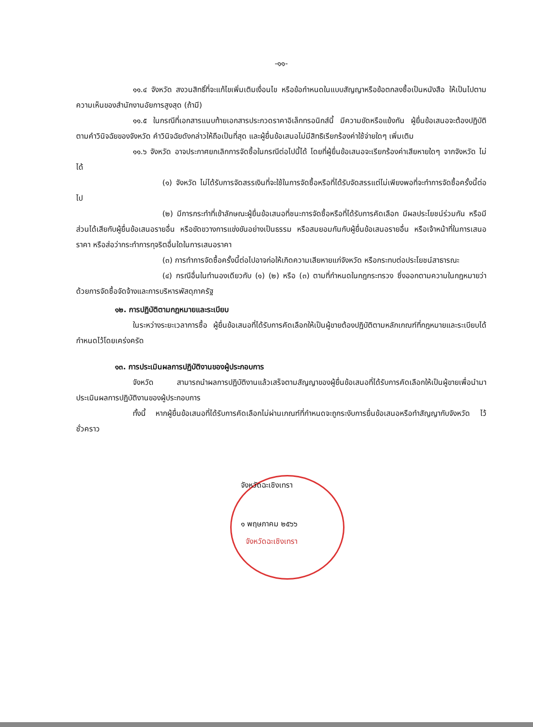-๑๑-
๑๑.๔ จังหวัด สงวนสิทธิ์ที่จะแก้ไขเพิ่มเติมเงื่อนไข หรือข้อกำหนดในแบบสัญญาหรือข้อตกลงซื้อเป็นหนังสือ ให้เป็นไปตามความเห็นของสำนักงานอัยการสูงสุด (ถ้ามี)
๑๑.๕ ในกรณีที่เอกสารแนบท้ายเอกสารประกวดราคาอิเล็กทรอนิกส์นี้ มีความขัดหรือแย้งกัน ผู้ยื่นข้อเสนอจะต้องปฏิบัติตามคำวินิจฉัยของจังหวัด คำวินิจฉัยดังกล่าวให้ถือเป็นที่สุด และผู้ยื่นข้อเสนอไม่มีสิทธิเรียกร้องค่าใช้จ่ายใดๆ เพิ่มเติม
๑๑.๖ จังหวัด อาจประกาศยกเลิกการจัดซื้อในกรณีต่อไปนี้ได้ โดยที่ผู้ยื่นข้อเสนอจะเรียกร้องค่าเสียหายใดๆ จากจังหวัด ไม่ได้
(๑) จังหวัด ไม่ได้รับการจัดสรรเงินที่จะใช้ในการจัดซื้อหรือที่ได้รับจัดสรรแต่ไม่เพียงพอที่จะทำการจัดซื้อครั้งนี้ต่อไป
(๒) มีการกระทำที่เข้าลักษณะผู้ยื่นข้อเสนอที่ชนะการจัดซื้อหรือที่ได้รับการคัดเลือก มีผลประโยชน์ร่วมกัน หรือมีส่วนได้เสียกับผู้ยื่นข้อเสนอรายอื่น หรือขัดขวางการแข่งขันอย่างเป็นธรรม หรือสมยอมกันกับผู้ยื่นข้อเสนอรายอื่น หรือเจ้าหน้าที่ในการเสนอราคา หรือส่อว่ากระทำการทุจริตอื่นใดในการเสนอราคา
(๓) การทำการจัดซื้อครั้งนี้ต่อไปอาจก่อให้เกิดความเสียหายแก่จังหวัด หรือกระทบต่อประโยชน์สาธารณะ
(๔) กรณีอื่นในทำนองเดียวกับ (๑) (๒) หรือ (๓) ตามที่กำหนดในกฎกระทรวง ซึ่งออกตามความในกฎหมายว่าด้วยการจัดซื้อจัดจ้างและการบริหารพัสดุภาครัฐ
๑๒. การปฏิบัติตามกฎหมายและระเบียบ
ในระหว่างระยะเวลาการซื้อ ผู้ยื่นข้อเสนอที่ได้รับการคัดเลือกให้เป็นผู้ขายต้องปฏิบัติตามหลักเกณฑ์ที่กฎหมายและระเบียบได้กำหนดไว้โดยเคร่งครัด
๑๓. การประเมินผลการปฏิบัติงานของผู้ประกอบการ
จังหวัด สามารถนำผลการปฏิบัติงานแล้วเสร็จตามสัญญาของผู้ยื่นข้อเสนอที่ได้รับการคัดเลือกให้เป็นผู้ขายเพื่อนำมาประเมินผลการปฏิบัติงานของผู้ประกอบการ
ทั้งนี้ หากผู้ยื่นข้อเสนอที่ได้รับการคัดเลือกไม่ผ่านเกณฑ์ที่กำหนดจะถูกระงับการยื่นข้อเสนอหรือทำสัญญากับจังหวัด ไว้ชั่วคราว
จังหวัดฉะเชิงเทรา
๑ พฤษภาคม ๒๕๖๖
จังหวัดฉะเชิงเทรา